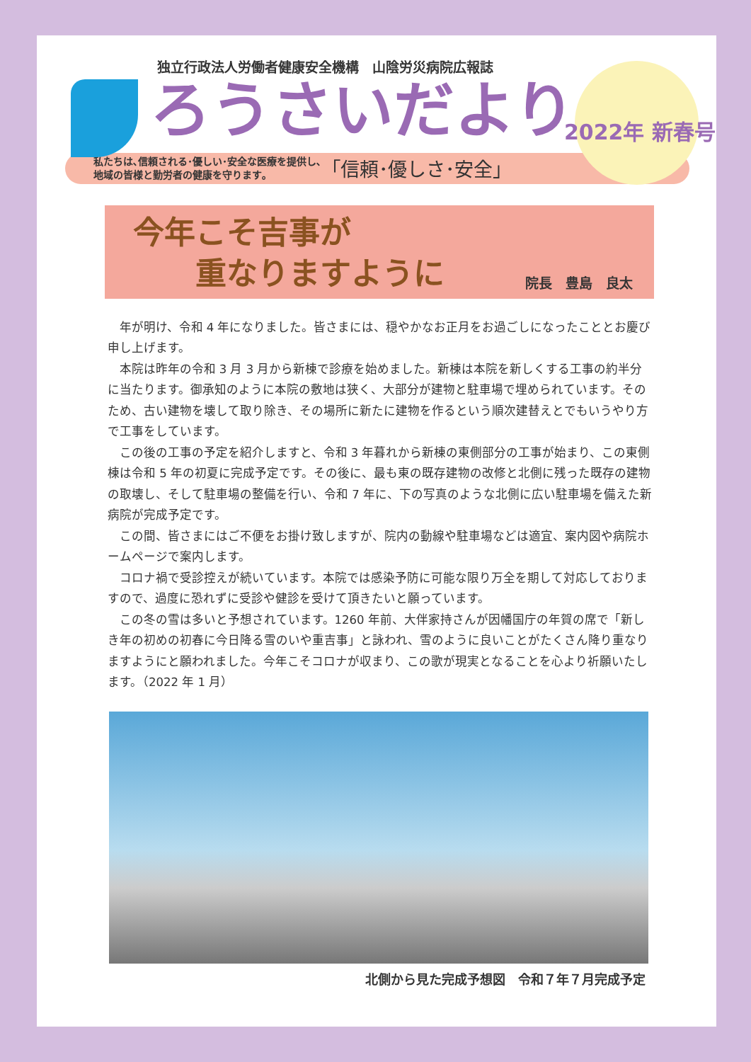独立行政法人労働者健康安全機構　山陰労災病院広報誌
ろうさいだより
2022年 新春号
私たちは､信頼される･優しい･安全な医療を提供し､
地域の皆様と勤労者の健康を守ります｡
｢信頼･優しさ･安全｣
今年こそ吉事が
　　重なりますように
院長　豊島　良太
年が明け、令和 4 年になりました。皆さまには、穏やかなお正月をお過ごしになったこととお慶び申し上げます。
本院は昨年の令和 3 月 3 月から新棟で診療を始めました。新棟は本院を新しくする工事の約半分に当たります。御承知のように本院の敷地は狭く、大部分が建物と駐車場で埋められています。そのため、古い建物を壊して取り除き、その場所に新たに建物を作るという順次建替えとでもいうやり方で工事をしています。
この後の工事の予定を紹介しますと、令和 3 年暮れから新棟の東側部分の工事が始まり、この東側棟は令和 5 年の初夏に完成予定です。その後に、最も東の既存建物の改修と北側に残った既存の建物の取壊し、そして駐車場の整備を行い、令和 7 年に、下の写真のような北側に広い駐車場を備えた新病院が完成予定です。
この間、皆さまにはご不便をお掛け致しますが、院内の動線や駐車場などは適宜、案内図や病院ホームページで案内します。
コロナ禍で受診控えが続いています。本院では感染予防に可能な限り万全を期して対応しておりますので、過度に恐れずに受診や健診を受けて頂きたいと願っています。
この冬の雪は多いと予想されています。1260 年前、大伴家持さんが因幡国庁の年賀の席で「新しき年の初めの初春に今日降る雪のいや重吉事」と詠われ、雪のように良いことがたくさん降り重なりますようにと願われました。今年こそコロナが収まり、この歌が現実となることを心より祈願いたします。（2022 年 1 月）
北側から見た完成予想図　令和７年７月完成予定